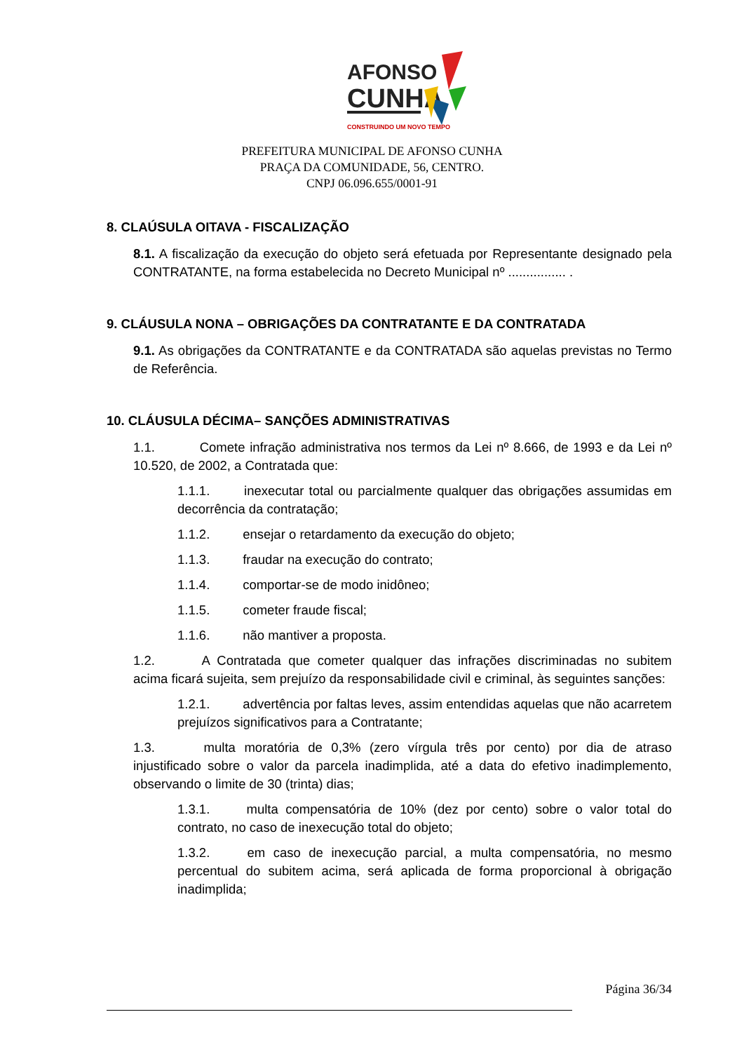AFONSO
CUNHA
CONSTRUINDO UM NOVO TEMPO
PREFEITURA MUNICIPAL DE AFONSO CUNHA
PRAÇA DA COMUNIDADE, 56, CENTRO.
CNPJ 06.096.655/0001-91
8. CLAÚSULA OITAVA - FISCALIZAÇÃO
8.1. A fiscalização da execução do objeto será efetuada por Representante designado pela CONTRATANTE, na forma estabelecida no Decreto Municipal nº ................ .
9. CLÁUSULA NONA – OBRIGAÇÕES DA CONTRATANTE E DA CONTRATADA
9.1. As obrigações da CONTRATANTE e da CONTRATADA são aquelas previstas no Termo de Referência.
10. CLÁUSULA DÉCIMA– SANÇÕES ADMINISTRATIVAS
1.1. Comete infração administrativa nos termos da Lei nº 8.666, de 1993 e da Lei nº 10.520, de 2002, a Contratada que:
1.1.1. inexecutar total ou parcialmente qualquer das obrigações assumidas em decorrência da contratação;
1.1.2. ensejar o retardamento da execução do objeto;
1.1.3. fraudar na execução do contrato;
1.1.4. comportar-se de modo inidôneo;
1.1.5. cometer fraude fiscal;
1.1.6. não mantiver a proposta.
1.2. A Contratada que cometer qualquer das infrações discriminadas no subitem acima ficará sujeita, sem prejuízo da responsabilidade civil e criminal, às seguintes sanções:
1.2.1. advertência por faltas leves, assim entendidas aquelas que não acarretem prejuízos significativos para a Contratante;
1.3. multa moratória de 0,3% (zero vírgula três por cento) por dia de atraso injustificado sobre o valor da parcela inadimplida, até a data do efetivo inadimplemento, observando o limite de 30 (trinta) dias;
1.3.1. multa compensatória de 10% (dez por cento) sobre o valor total do contrato, no caso de inexecução total do objeto;
1.3.2. em caso de inexecução parcial, a multa compensatória, no mesmo percentual do subitem acima, será aplicada de forma proporcional à obrigação inadimplida;
Página 36/34